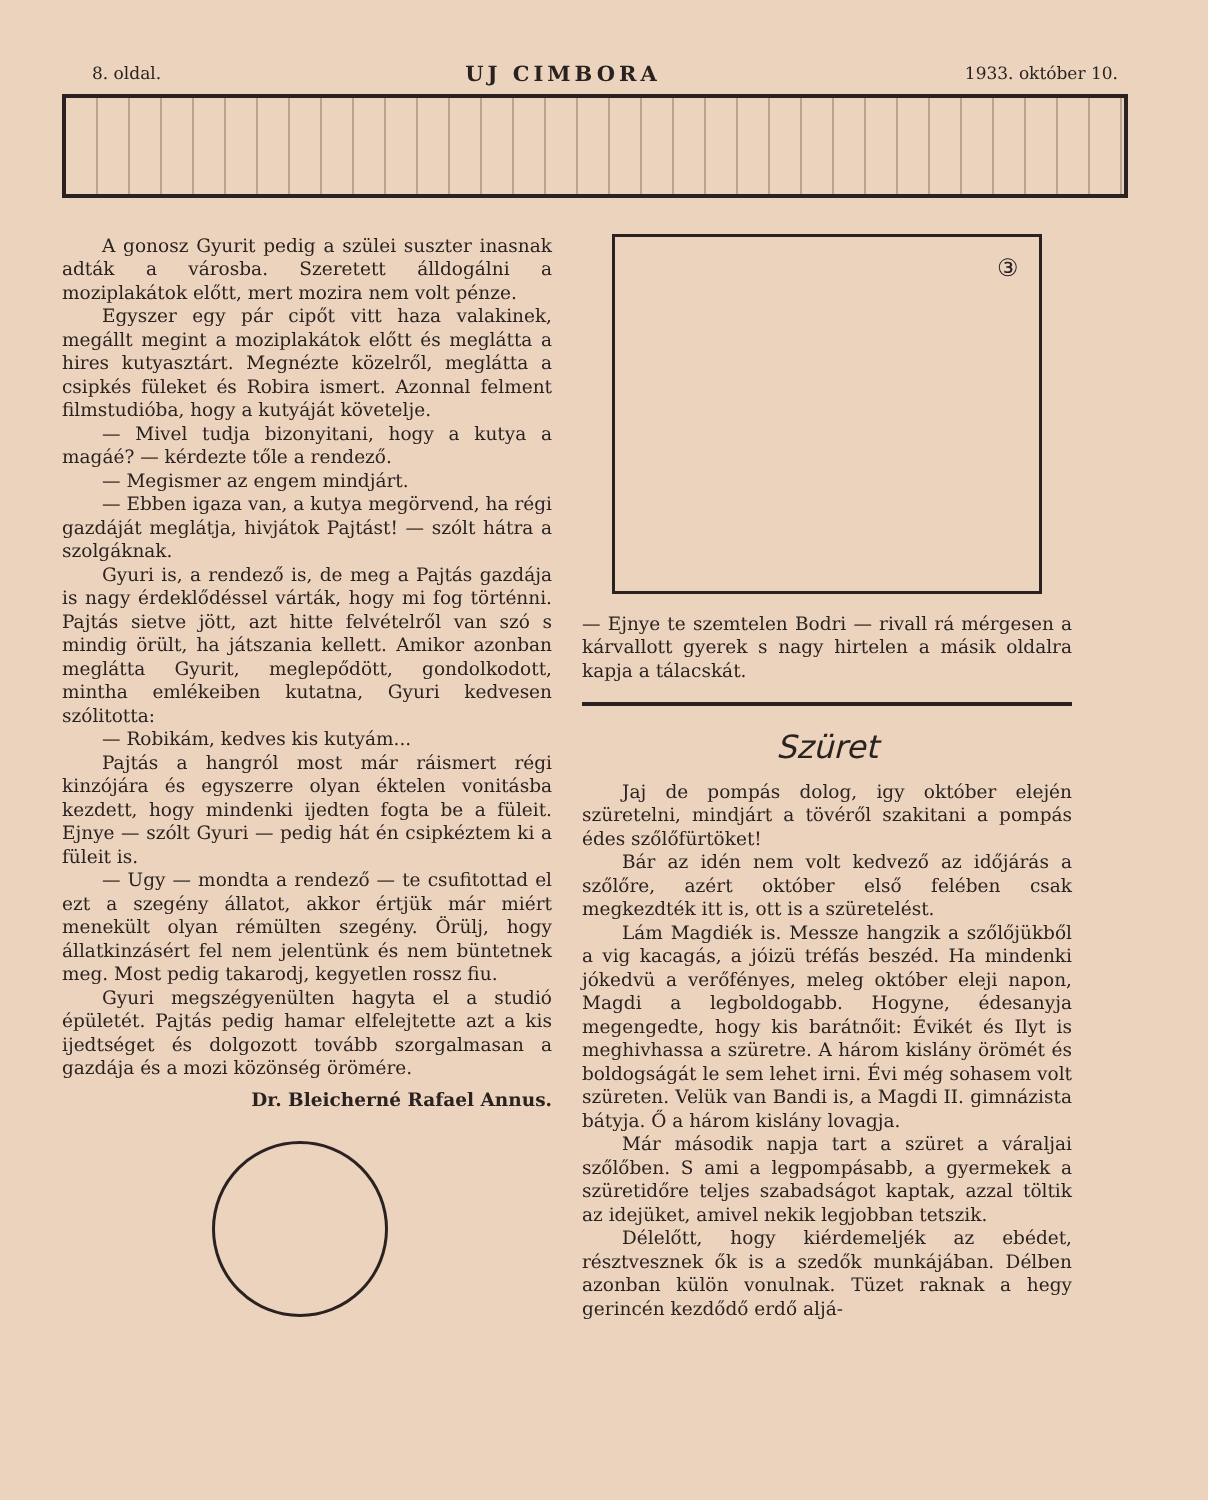8. oldal. UJ CIMBORA 1933. október 10.
A gonosz Gyurit pedig a szülei suszter inasnak adták a városba. Szeretett álldogálni a moziplakátok előtt, mert mozira nem volt pénze.
Egyszer egy pár cipőt vitt haza valakinek, megállt megint a moziplakátok előtt és meglátta a hires kutyasztárt. Megnézte közelről, meglátta a csipkés füleket és Robira ismert. Azonnal felment filmstudióba, hogy a kutyáját követelje.
— Mivel tudja bizonyitani, hogy a kutya a magáé? — kérdezte tőle a rendező.
— Megismer az engem mindjárt.
— Ebben igaza van, a kutya megörvend, ha régi gazdáját meglátja, hivjátok Pajtást! — szólt hátra a szolgáknak.
Gyuri is, a rendező is, de meg a Pajtás gazdája is nagy érdeklődéssel várták, hogy mi fog történni. Pajtás sietve jött, azt hitte felvételről van szó s mindig örült, ha játszania kellett. Amikor azonban meglátta Gyurit, meglepődött, gondolkodott, mintha emlékeiben kutatna, Gyuri kedvesen szólitotta:
— Robikám, kedves kis kutyám...
Pajtás a hangról most már ráismert régi kinzójára és egyszerre olyan éktelen vonitásba kezdett, hogy mindenki ijedten fogta be a füleit. Ejnye — szólt Gyuri — pedig hát én csipkéztem ki a füleit is.
— Ugy — mondta a rendező — te csufitottad el ezt a szegény állatot, akkor értjük már miért menekült olyan rémülten szegény. Örülj, hogy állatkinzásért fel nem jelentünk és nem büntetnek meg. Most pedig takarodj, kegyetlen rossz fiu.
Gyuri megszégyenülten hagyta el a studió épületét. Pajtás pedig hamar elfelejtette azt a kis ijedtséget és dolgozott tovább szorgalmasan a gazdája és a mozi közönség örömére.
Dr. Bleicherné Rafael Annus.
③
— Ejnye te szemtelen Bodri — rivall rá mérgesen a kárvallott gyerek s nagy hirtelen a másik oldalra kapja a tálacskát.
Szüret
Jaj de pompás dolog, igy október elején szüretelni, mindjárt a tövéről szakitani a pompás édes szőlőfürtöket!
Bár az idén nem volt kedvező az időjárás a szőlőre, azért október első felében csak megkezdték itt is, ott is a szüretelést.
Lám Magdiék is. Messze hangzik a szőlőjükből a vig kacagás, a jóizü tréfás beszéd. Ha mindenki jókedvü a verőfényes, meleg október eleji napon, Magdi a legboldogabb. Hogyne, édesanyja megengedte, hogy kis barátnőit: Évikét és Ilyt is meghivhassa a szüretre. A három kislány örömét és boldogságát le sem lehet irni. Évi még sohasem volt szüreten. Velük van Bandi is, a Magdi II. gimnázista bátyja. Ő a három kislány lovagja.
Már második napja tart a szüret a váraljai szőlőben. S ami a legpompásabb, a gyermekek a szüretidőre teljes szabadságot kaptak, azzal töltik az idejüket, amivel nekik legjobban tetszik.
Délelőtt, hogy kiérdemeljék az ebédet, résztvesznek ők is a szedők munkájában. Délben azonban külön vonulnak. Tüzet raknak a hegy gerincén kezdődő erdő aljá-